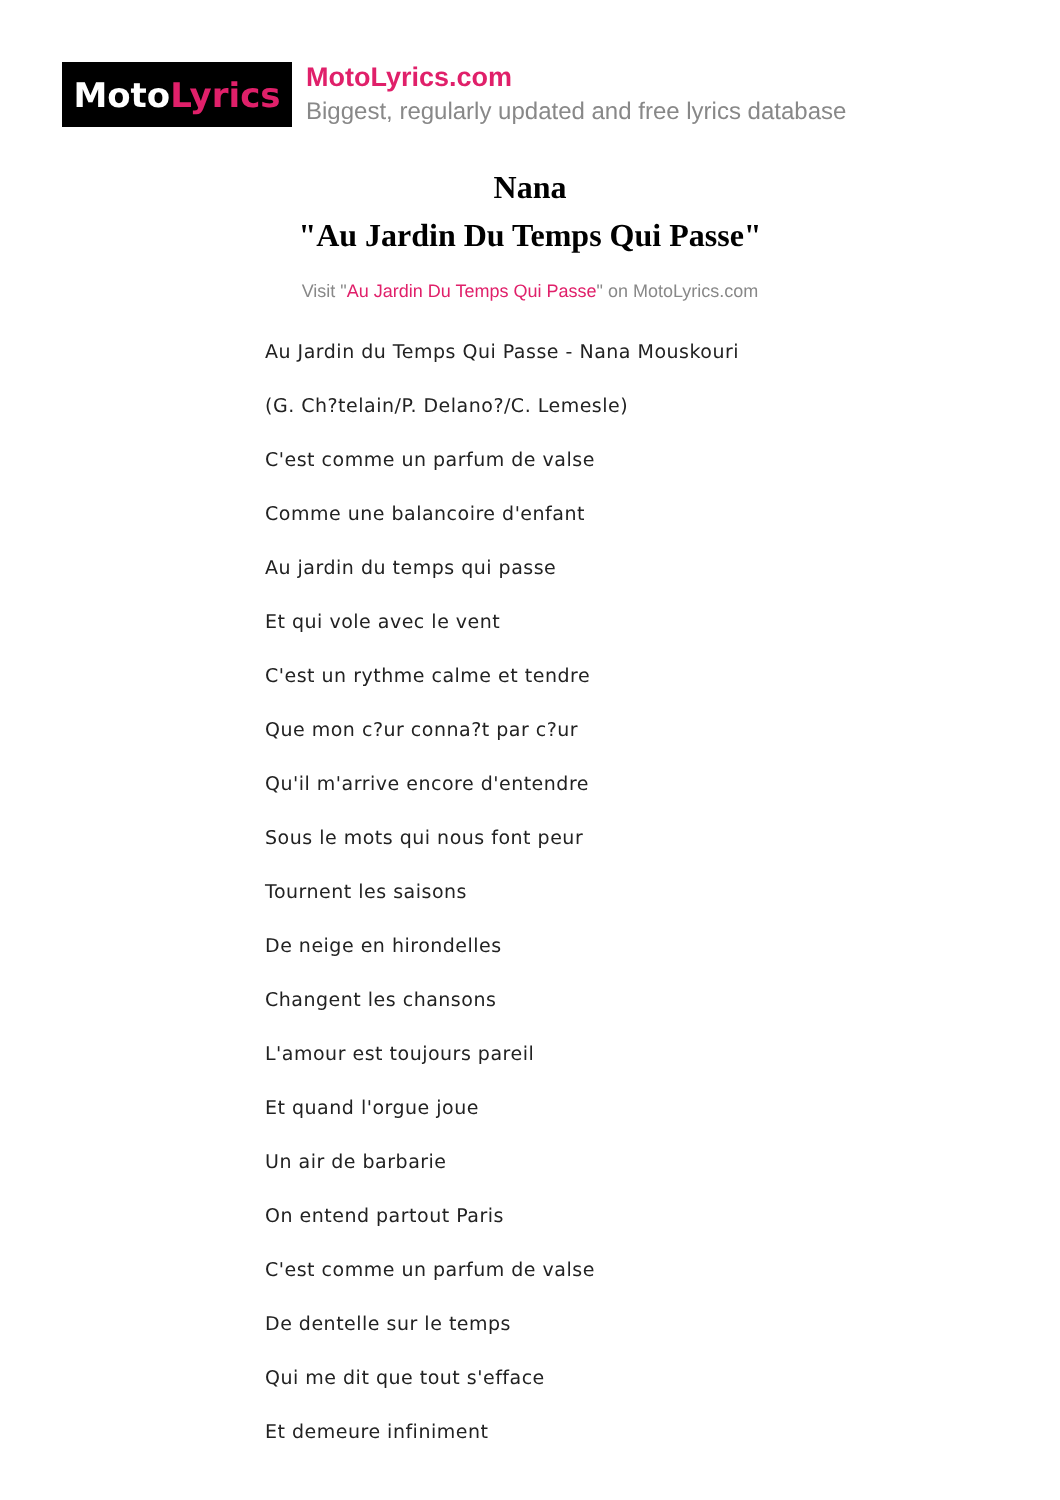Moto Lyrics
MotoLyrics.com
Biggest, regularly updated and free lyrics database
Nana
"Au Jardin Du Temps Qui Passe"
Visit "Au Jardin Du Temps Qui Passe" on MotoLyrics.com
Au Jardin du Temps Qui Passe - Nana Mouskouri
(G. Ch?telain/P. Delano?/C. Lemesle)
C'est comme un parfum de valse
Comme une balancoire d'enfant
Au jardin du temps qui passe
Et qui vole avec le vent
C'est un rythme calme et tendre
Que mon c?ur conna?t par c?ur
Qu'il m'arrive encore d'entendre
Sous le mots qui nous font peur
Tournent les saisons
De neige en hirondelles
Changent les chansons
L'amour est toujours pareil
Et quand l'orgue joue
Un air de barbarie
On entend partout Paris
C'est comme un parfum de valse
De dentelle sur le temps
Qui me dit que tout s'efface
Et demeure infiniment